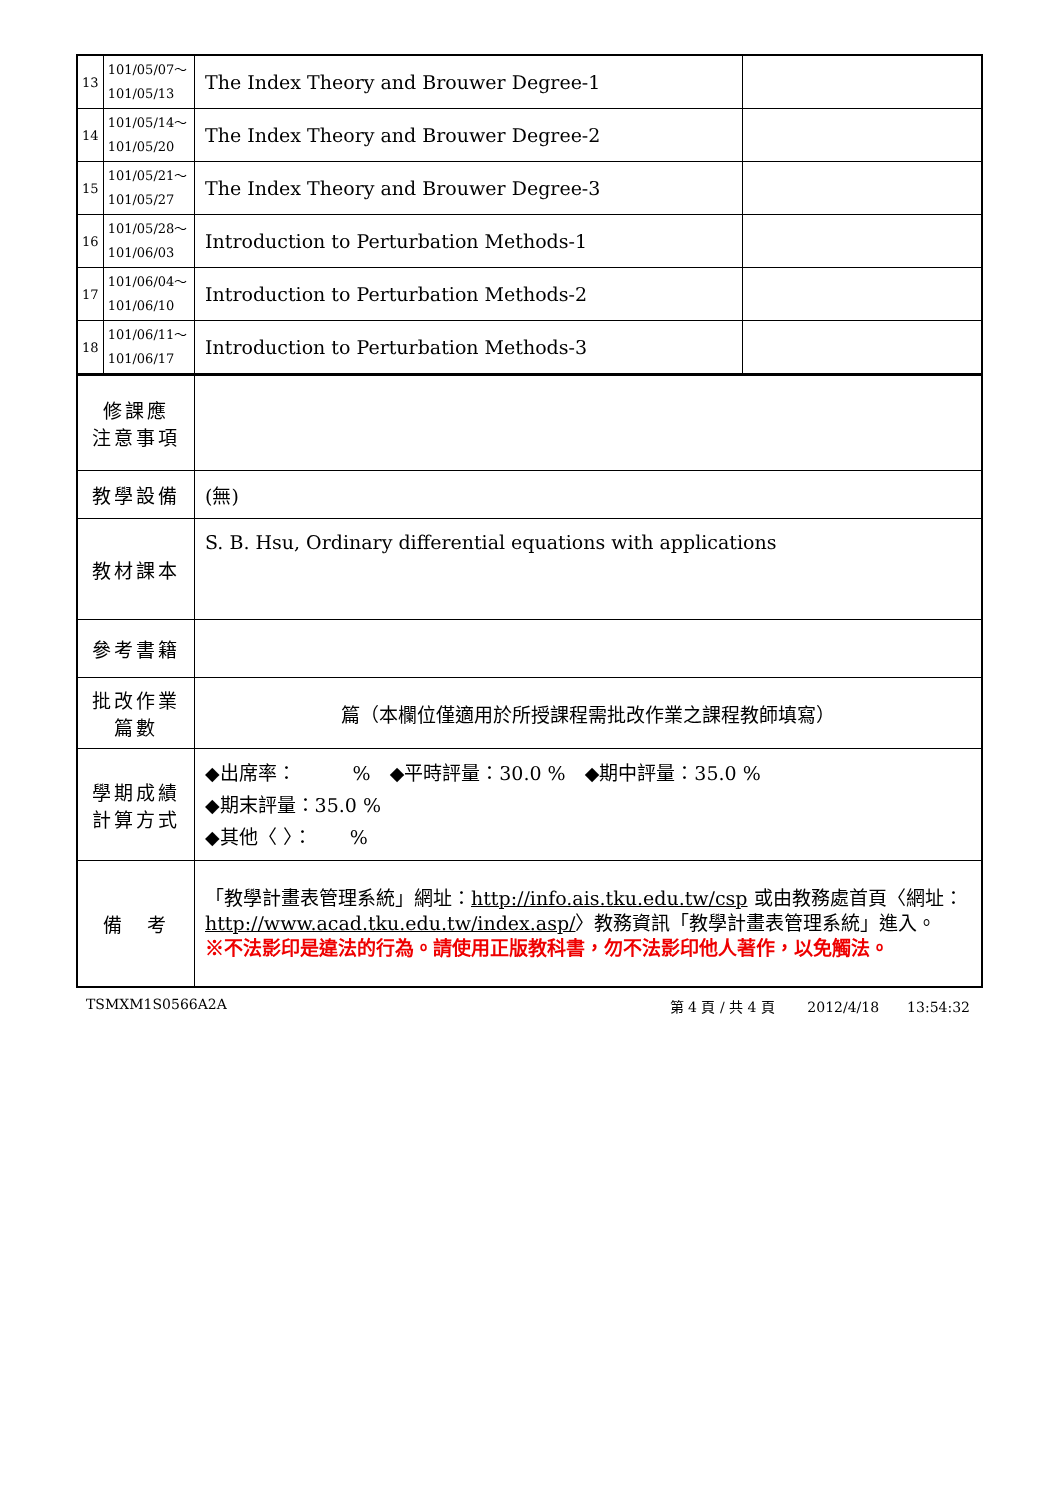| 13 | 101/05/07～ 101/05/13 | The Index Theory and Brouwer Degree-1 | |
| 14 | 101/05/14～ 101/05/20 | The Index Theory and Brouwer Degree-2 | |
| 15 | 101/05/21～ 101/05/27 | The Index Theory and Brouwer Degree-3 | |
| 16 | 101/05/28～ 101/06/03 | Introduction to Perturbation Methods-1 | |
| 17 | 101/06/04～ 101/06/10 | Introduction to Perturbation Methods-2 | |
| 18 | 101/06/11～ 101/06/17 | Introduction to Perturbation Methods-3 | |
| 修課應 注意事項 | | | |
| 教學設備 | | (無) | |
| 教材課本 | | S. B. Hsu, Ordinary differential equations with applications | |
| 參考書籍 | | | |
| 批改作業 篇數 | | 篇（本欄位僅適用於所授課程需批改作業之課程教師填寫） | |
| 學期成績 計算方式 | | ◆出席率： % ◆平時評量：30.0 % ◆期中評量：35.0 % ◆期末評量：35.0 % ◆其他〈 〉： % | |
| 備 考 | | 「教學計畫表管理系統」網址： http://info.ais.tku.edu.tw/csp 或由教務處首頁〈網址： http://www.acad.tku.edu.tw/index.asp/ 〉教務資訊「教學計畫表管理系統」進入。 ※不法影印是違法的行為。請使用正版教科書，勿不法影印他人著作，以免觸法。 | |
TSMXM1S0566A2A 第 4 頁 / 共 4 頁　　 2012/4/18　　13:54:32